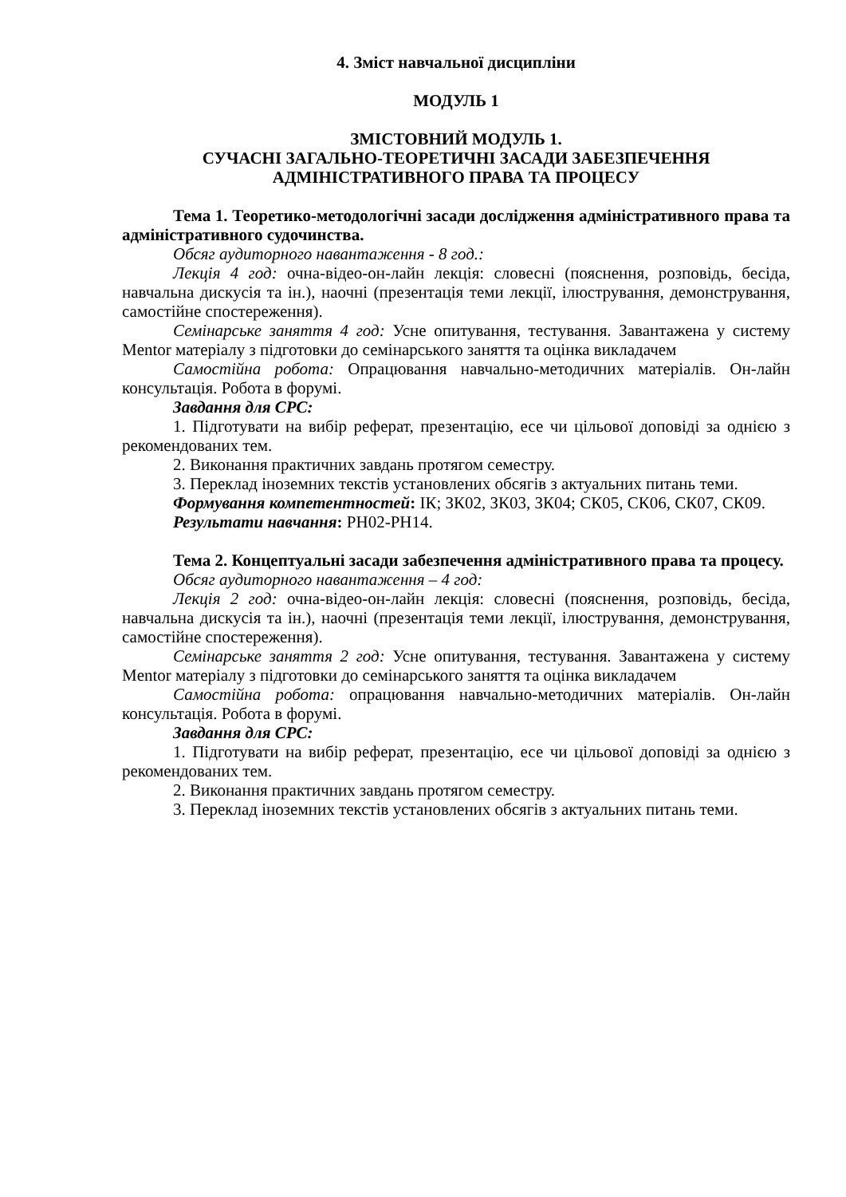4. Зміст навчальної дисципліни
МОДУЛЬ 1
ЗМІСТОВНИЙ МОДУЛЬ 1.
СУЧАСНІ ЗАГАЛЬНО-ТЕОРЕТИЧНІ ЗАСАДИ ЗАБЕЗПЕЧЕННЯ АДМІНІСТРАТИВНОГО ПРАВА ТА ПРОЦЕСУ
Тема 1. Теоретико-методологічні засади дослідження адміністративного права та адміністративного судочинства.
Обсяг аудиторного навантаження - 8 год.:
Лекція 4 год: очна-відео-он-лайн лекція: словесні (пояснення, розповідь, бесіда, навчальна дискусія та ін.), наочні (презентація теми лекції, ілюстрування, демонстрування, самостійне спостереження).
Семінарське заняття 4 год: Усне опитування, тестування. Завантажена у систему Mentor матеріалу з підготовки до семінарського заняття та оцінка викладачем
Самостійна робота: Опрацювання навчально-методичних матеріалів. Он-лайн консультація. Робота в форумі.
Завдання для СРС:
1. Підготувати на вибір реферат, презентацію, есе чи цільової доповіді за однією з рекомендованих тем.
2. Виконання практичних завдань протягом семестру.
3. Переклад іноземних текстів установлених обсягів з актуальних питань теми.
Формування компетентностей: ІК; ЗК02, ЗК03, ЗК04; СК05, СК06, СК07, СК09.
Результати навчання: РН02-РН14.
Тема 2. Концептуальні засади забезпечення адміністративного права та процесу.
Обсяг аудиторного навантаження – 4 год:
Лекція 2 год: очна-відео-он-лайн лекція: словесні (пояснення, розповідь, бесіда, навчальна дискусія та ін.), наочні (презентація теми лекції, ілюстрування, демонстрування, самостійне спостереження).
Семінарське заняття 2 год: Усне опитування, тестування. Завантажена у систему Mentor матеріалу з підготовки до семінарського заняття та оцінка викладачем
Самостійна робота: опрацювання навчально-методичних матеріалів. Он-лайн консультація. Робота в форумі.
Завдання для СРС:
1. Підготувати на вибір реферат, презентацію, есе чи цільової доповіді за однією з рекомендованих тем.
2. Виконання практичних завдань протягом семестру.
3. Переклад іноземних текстів установлених обсягів з актуальних питань теми.